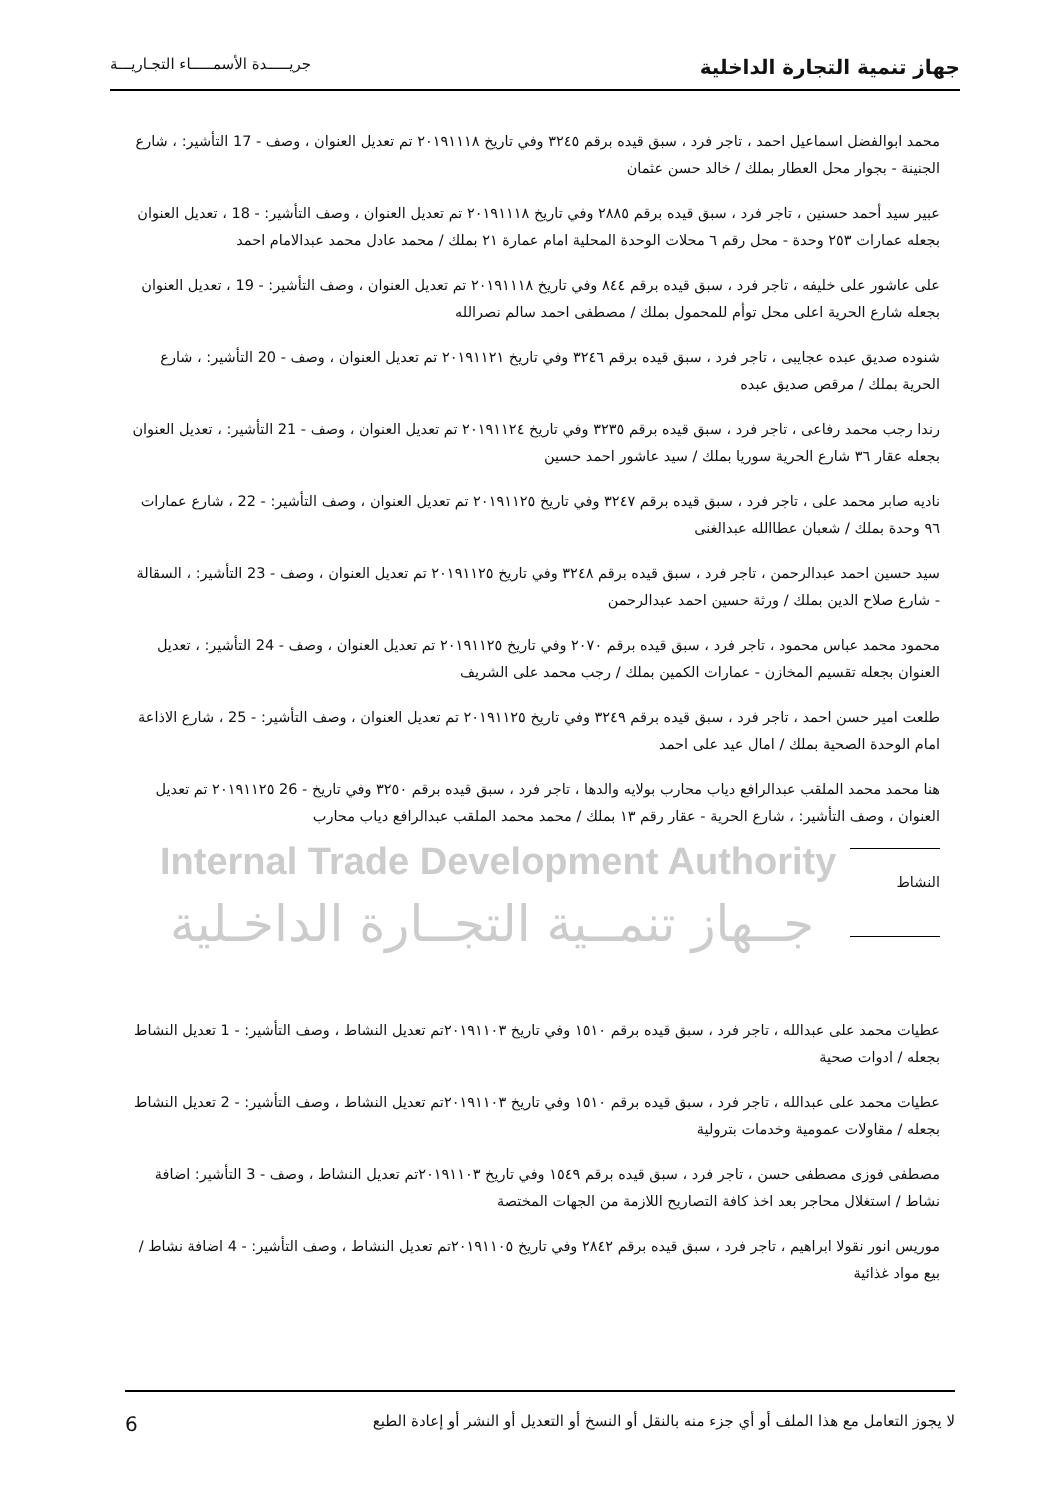جهاز تنمية التجارة الداخلية
جريـــــدة الأسمـــــاء التجـاريـــة
Internal Trade Development Authority
جــهاز تنمــية التجــارة الداخـلية
محمد ابوالفضل اسماعيل احمد ، تاجر فرد ، سبق قيده برقم ٣٢٤٥ وفي تاريخ ٢٠١٩١١١٨ تم تعديل العنوان ، وصف - 17 التأشير: ، شارع الجنينة - بجوار محل العطار بملك / خالد حسن عثمان
عبير سيد أحمد حسنين ، تاجر فرد ، سبق قيده برقم ٢٨٨٥ وفي تاريخ ٢٠١٩١١١٨ تم تعديل العنوان ، وصف التأشير: - 18 ، تعديل العنوان بجعله عمارات ٢٥٣ وحدة - محل رقم ٦ محلات الوحدة المحلية امام عمارة ٢١ بملك / محمد عادل محمد عبدالامام احمد
على عاشور على خليفه ، تاجر فرد ، سبق قيده برقم ٨٤٤ وفي تاريخ ٢٠١٩١١١٨ تم تعديل العنوان ، وصف التأشير: - 19 ، تعديل العنوان بجعله شارع الحرية اعلى محل توأم للمحمول بملك / مصطفى احمد سالم نصرالله
شنوده صديق عبده عجايبى ، تاجر فرد ، سبق قيده برقم ٣٢٤٦ وفي تاريخ ٢٠١٩١١٢١ تم تعديل العنوان ، وصف - 20 التأشير: ، شارع الحرية بملك / مرقص صديق عبده
رندا رجب محمد رفاعى ، تاجر فرد ، سبق قيده برقم ٣٢٣٥ وفي تاريخ ٢٠١٩١١٢٤ تم تعديل العنوان ، وصف - 21 التأشير: ، تعديل العنوان بجعله عقار ٣٦ شارع الحرية سوريا بملك / سيد عاشور احمد حسين
ناديه صابر محمد على ، تاجر فرد ، سبق قيده برقم ٣٢٤٧ وفي تاريخ ٢٠١٩١١٢٥ تم تعديل العنوان ، وصف التأشير: - 22 ، شارع عمارات ٩٦ وحدة بملك / شعبان عطاالله عبدالغنى
سيد حسين احمد عبدالرحمن ، تاجر فرد ، سبق قيده برقم ٣٢٤٨ وفي تاريخ ٢٠١٩١١٢٥ تم تعديل العنوان ، وصف - 23 التأشير: ، السقالة - شارع صلاح الدين بملك / ورثة حسين احمد عبدالرحمن
محمود محمد عباس محمود ، تاجر فرد ، سبق قيده برقم ٢٠٧٠ وفي تاريخ ٢٠١٩١١٢٥ تم تعديل العنوان ، وصف - 24 التأشير: ، تعديل العنوان بجعله تقسيم المخازن - عمارات الكمين بملك / رجب محمد على الشريف
طلعت امير حسن احمد ، تاجر فرد ، سبق قيده برقم ٣٢٤٩ وفي تاريخ ٢٠١٩١١٢٥ تم تعديل العنوان ، وصف التأشير: - 25 ، شارع الاذاعة امام الوحدة الصحية بملك / امال عيد على احمد
هنا محمد محمد الملقب عبدالرافع دياب محارب بولايه والدها ، تاجر فرد ، سبق قيده برقم ٣٢٥٠ وفي تاريخ - 26 ٢٠١٩١١٢٥ تم تعديل العنوان ، وصف التأشير: ، شارع الحرية - عقار رقم ١٣ بملك / محمد محمد الملقب عبدالرافع دياب محارب
النشاط
عطيات محمد على عبدالله ، تاجر فرد ، سبق قيده برقم ١٥١٠ وفي تاريخ ٢٠١٩١١٠٣تم تعديل النشاط ، وصف التأشير: - 1 تعديل النشاط بجعله / ادوات صحية
عطيات محمد على عبدالله ، تاجر فرد ، سبق قيده برقم ١٥١٠ وفي تاريخ ٢٠١٩١١٠٣تم تعديل النشاط ، وصف التأشير: - 2 تعديل النشاط بجعله / مقاولات عمومية وخدمات بترولية
مصطفى فوزى مصطفى حسن ، تاجر فرد ، سبق قيده برقم ١٥٤٩ وفي تاريخ ٢٠١٩١١٠٣تم تعديل النشاط ، وصف - 3 التأشير: اضافة نشاط / استغلال محاجر بعد اخذ كافة التصاريح اللازمة من الجهات المختصة
موريس انور نقولا ابراهيم ، تاجر فرد ، سبق قيده برقم ٢٨٤٢ وفي تاريخ ٢٠١٩١١٠٥تم تعديل النشاط ، وصف التأشير: - 4 اضافة نشاط / بيع مواد غذائية
لا يجوز التعامل مع هذا الملف أو أي جزء منه بالنقل أو النسخ أو التعديل أو النشر أو إعادة الطبع
6